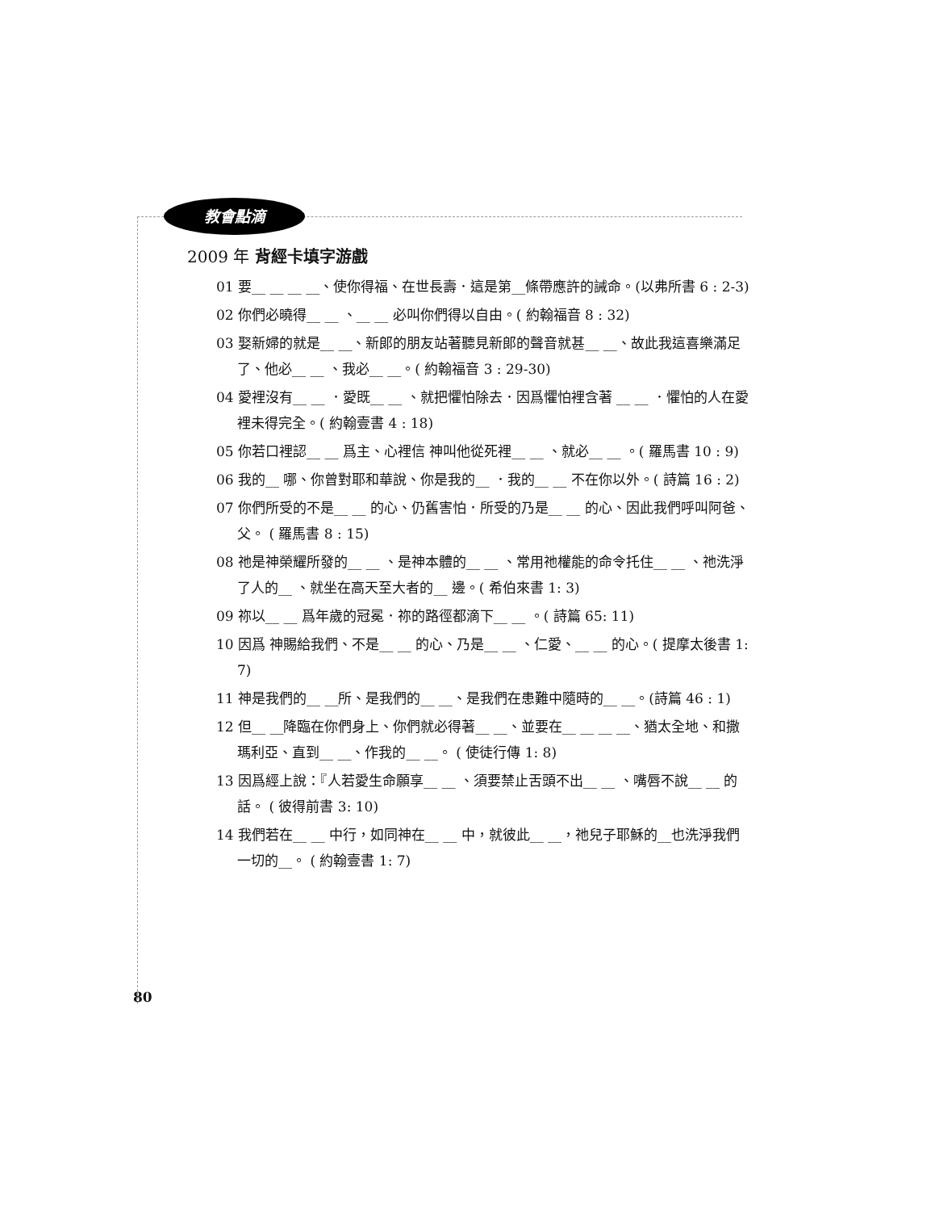教會點滴
2009 年 背經卡填字游戲
01 要__ __ __ __、使你得福、在世長壽．這是第__條帶應許的誡命。(以弗所書 6 : 2-3)
02 你們必曉得__ __ 、__ __ 必叫你們得以自由。( 約翰福音 8 : 32)
03 娶新婦的就是__ __、新郎的朋友站著聽見新郎的聲音就甚__ __、故此我這喜樂滿足了、他必__ __ 、我必__ __。( 約翰福音 3 : 29-30)
04 愛裡沒有__ __ ．愛既__ __ 、就把懼怕除去．因爲懼怕裡含著 __ __ ．懼怕的人在愛裡未得完全。( 約翰壹書 4 : 18)
05 你若口裡認__ __ 爲主、心裡信 神叫他從死裡__ __ 、就必__ __ 。( 羅馬書 10 : 9)
06 我的__ 哪、你曾對耶和華說、你是我的__ ．我的__ __ 不在你以外。( 詩篇 16 : 2)
07 你們所受的不是__ __ 的心、仍舊害怕．所受的乃是__ __ 的心、因此我們呼叫阿爸、父。 ( 羅馬書 8 : 15)
08 祂是神榮耀所發的__ __ 、是神本體的__ __ 、常用祂權能的命令托住__ __ 、祂洗淨了人的__ 、就坐在高天至大者的__ 邊。( 希伯來書 1: 3)
09 祢以__ __ 爲年歲的冠冕．祢的路徑都滴下__ __ 。( 詩篇 65: 11)
10 因爲 神賜給我們、不是__ __ 的心、乃是__ __ 、仁愛、__ __ 的心。( 提摩太後書 1: 7)
11 神是我們的__ __所、是我們的__ __、是我們在患難中隨時的__ __。(詩篇 46 : 1)
12 但__ __降臨在你們身上、你們就必得著__ __、並要在__ __ __ __、猶太全地、和撒瑪利亞、直到__ __、作我的__ __。 ( 使徒行傳 1: 8)
13 因爲經上說：『人若愛生命願享__ __ 、須要禁止舌頭不出__ __ 、嘴唇不說__ __ 的話。 ( 彼得前書 3: 10)
14 我們若在__ __ 中行，如同神在__ __ 中，就彼此__ __，祂兒子耶穌的__也洗淨我們一切的__。 ( 約翰壹書 1: 7)
80